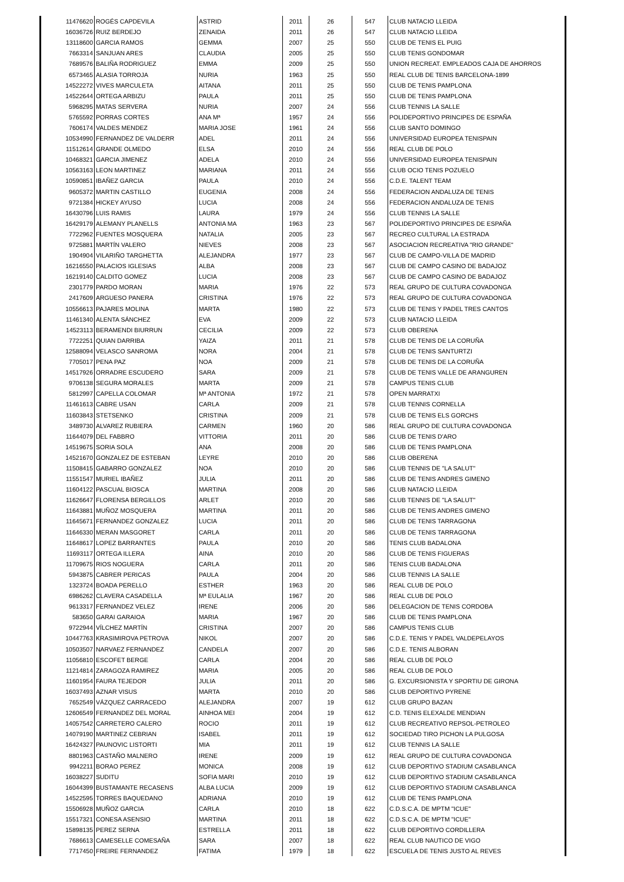| 11476620 | ROGÉS CAPDEVILA | ASTRID | 2011 | 26 | 547 | CLUB NATACIO LLEIDA |
| 16036726 | RUIZ BERDEJO | ZENAIDA | 2011 | 26 | 547 | CLUB NATACIO LLEIDA |
| 13118600 | GARCIA RAMOS | GEMMA | 2007 | 25 | 550 | CLUB DE TENIS EL PUIG |
| 7663314 | SANJUAN ARES | CLAUDIA | 2005 | 25 | 550 | CLUB TENIS GONDOMAR |
| 7689576 | BALIÑA RODRIGUEZ | EMMA | 2009 | 25 | 550 | UNION RECREAT. EMPLEADOS CAJA DE AHORROS |
| 6573465 | ALASIA TORROJA | NURIA | 1963 | 25 | 550 | REAL CLUB DE TENIS BARCELONA-1899 |
| 14522272 | VIVES MARCULETA | AITANA | 2011 | 25 | 550 | CLUB DE TENIS PAMPLONA |
| 14522644 | ORTEGA ARBIZU | PAULA | 2011 | 25 | 550 | CLUB DE TENIS PAMPLONA |
| 5968295 | MATAS SERVERA | NURIA | 2007 | 24 | 556 | CLUB TENNIS LA SALLE |
| 5765592 | PORRAS CORTES | ANA Mª | 1957 | 24 | 556 | POLIDEPORTIVO PRINCIPES DE ESPAÑA |
| 7606174 | VALDES MENDEZ | MARIA JOSE | 1961 | 24 | 556 | CLUB SANTO DOMINGO |
| 10534990 | FERNANDEZ DE VALDERR | ADEL | 2011 | 24 | 556 | UNIVERSIDAD EUROPEA TENISPAIN |
| 11512614 | GRANDE OLMEDO | ELSA | 2010 | 24 | 556 | REAL CLUB DE POLO |
| 10468321 | GARCIA JIMENEZ | ADELA | 2010 | 24 | 556 | UNIVERSIDAD EUROPEA TENISPAIN |
| 10563163 | LEON MARTINEZ | MARIANA | 2011 | 24 | 556 | CLUB OCIO TENIS POZUELO |
| 10590851 | IBAÑEZ GARCIA | PAULA | 2010 | 24 | 556 | C.D.E. TALENT TEAM |
| 9605372 | MARTIN CASTILLO | EUGENIA | 2008 | 24 | 556 | FEDERACION ANDALUZA DE TENIS |
| 9721384 | HICKEY AYUSO | LUCIA | 2008 | 24 | 556 | FEDERACION ANDALUZA DE TENIS |
| 16430796 | LUIS RAMIS | LAURA | 1979 | 24 | 556 | CLUB TENNIS LA SALLE |
| 16429179 | ALEMANY PLANELLS | ANTONIA MA | 1963 | 23 | 567 | POLIDEPORTIVO PRINCIPES DE ESPAÑA |
| 7722962 | FUENTES MOSQUERA | NATALIA | 2005 | 23 | 567 | RECREO CULTURAL LA ESTRADA |
| 9725881 | MARTÍN VALERO | NIEVES | 2008 | 23 | 567 | ASOCIACION RECREATIVA "RIO GRANDE" |
| 1904904 | VILARIÑO TARGHETTA | ALEJANDRA | 1977 | 23 | 567 | CLUB DE CAMPO-VILLA DE MADRID |
| 16216550 | PALACIOS IGLESIAS | ALBA | 2008 | 23 | 567 | CLUB DE CAMPO CASINO DE BADAJOZ |
| 16219140 | CALDITO GOMEZ | LUCIA | 2008 | 23 | 567 | CLUB DE CAMPO CASINO DE BADAJOZ |
| 2301779 | PARDO MORAN | MARIA | 1976 | 22 | 573 | REAL GRUPO DE CULTURA COVADONGA |
| 2417609 | ARGUESO PANERA | CRISTINA | 1976 | 22 | 573 | REAL GRUPO DE CULTURA COVADONGA |
| 10556613 | PAJARES MOLINA | MARTA | 1980 | 22 | 573 | CLUB DE TENIS Y PADEL TRES CANTOS |
| 11461340 | ALENTA SÁNCHEZ | EVA | 2009 | 22 | 573 | CLUB NATACIO LLEIDA |
| 14523113 | BERAMENDI BIURRUN | CECILIA | 2009 | 22 | 573 | CLUB OBERENA |
| 7722251 | QUIAN DARRIBA | YAIZA | 2011 | 21 | 578 | CLUB DE TENIS DE LA CORUÑA |
| 12588094 | VELASCO SANROMA | NORA | 2004 | 21 | 578 | CLUB DE TENIS SANTURTZI |
| 7705017 | PENA PAZ | NOA | 2009 | 21 | 578 | CLUB DE TENIS DE LA CORUÑA |
| 14517926 | ORRADRE ESCUDERO | SARA | 2009 | 21 | 578 | CLUB DE TENIS VALLE DE ARANGUREN |
| 9706138 | SEGURA MORALES | MARTA | 2009 | 21 | 578 | CAMPUS TENIS CLUB |
| 5812997 | CAPELLA COLOMAR | Mª ANTONIA | 1972 | 21 | 578 | OPEN MARRATXI |
| 11461613 | CABRE USAN | CARLA | 2009 | 21 | 578 | CLUB TENNIS CORNELLA |
| 11603843 | STETSENKO | CRISTINA | 2009 | 21 | 578 | CLUB DE TENIS ELS GORCHS |
| 3489730 | ALVAREZ RUBIERA | CARMEN | 1960 | 20 | 586 | REAL GRUPO DE CULTURA COVADONGA |
| 11644079 | DEL FABBRO | VITTORIA | 2011 | 20 | 586 | CLUB DE TENIS D'ARO |
| 14519675 | SORIA SOLA | ANA | 2008 | 20 | 586 | CLUB DE TENIS PAMPLONA |
| 14521670 | GONZALEZ DE ESTEBAN | LEYRE | 2010 | 20 | 586 | CLUB OBERENA |
| 11508415 | GABARRO GONZALEZ | NOA | 2010 | 20 | 586 | CLUB TENNIS DE "LA SALUT" |
| 11551547 | MURIEL IBAÑEZ | JULIA | 2011 | 20 | 586 | CLUB DE TENIS ANDRES GIMENO |
| 11604122 | PASCUAL BIOSCA | MARTINA | 2008 | 20 | 586 | CLUB NATACIO LLEIDA |
| 11626647 | FLORENSA BERGILLOS | ARLET | 2010 | 20 | 586 | CLUB TENNIS DE "LA SALUT" |
| 11643881 | MUÑOZ MOSQUERA | MARTINA | 2011 | 20 | 586 | CLUB DE TENIS ANDRES GIMENO |
| 11645671 | FERNANDEZ GONZALEZ | LUCIA | 2011 | 20 | 586 | CLUB DE TENIS TARRAGONA |
| 11646330 | MERAN MASGORET | CARLA | 2011 | 20 | 586 | CLUB DE TENIS TARRAGONA |
| 11648617 | LOPEZ BARRANTES | PAULA | 2010 | 20 | 586 | TENIS CLUB BADALONA |
| 11693117 | ORTEGA ILLERA | AINA | 2010 | 20 | 586 | CLUB DE TENIS FIGUERAS |
| 11709675 | RIOS NOGUERA | CARLA | 2011 | 20 | 586 | TENIS CLUB BADALONA |
| 5943875 | CABRER PERICAS | PAULA | 2004 | 20 | 586 | CLUB TENNIS LA SALLE |
| 1323724 | BOADA PERELLO | ESTHER | 1963 | 20 | 586 | REAL CLUB DE POLO |
| 6986262 | CLAVERA CASADELLA | Mª EULALIA | 1967 | 20 | 586 | REAL CLUB DE POLO |
| 9613317 | FERNANDEZ VELEZ | IRENE | 2006 | 20 | 586 | DELEGACION DE TENIS CORDOBA |
| 583650 | GARAI GARAIOA | MARIA | 1967 | 20 | 586 | CLUB DE TENIS PAMPLONA |
| 9722944 | VÍLCHEZ MARTÍN | CRISTINA | 2007 | 20 | 586 | CAMPUS TENIS CLUB |
| 10447763 | KRASIMIROVA PETROVA | NIKOL | 2007 | 20 | 586 | C.D.E. TENIS Y PADEL VALDEPELAYOS |
| 10503507 | NARVAEZ FERNANDEZ | CANDELA | 2007 | 20 | 586 | C.D.E. TENIS ALBORAN |
| 11056810 | ESCOFET BERGE | CARLA | 2004 | 20 | 586 | REAL CLUB DE POLO |
| 11214814 | ZARAGOZA RAMIREZ | MARIA | 2005 | 20 | 586 | REAL CLUB DE POLO |
| 11601954 | FAURA TEJEDOR | JULIA | 2011 | 20 | 586 | G. EXCURSIONISTA Y SPORTIU DE GIRONA |
| 16037493 | AZNAR VISUS | MARTA | 2010 | 20 | 586 | CLUB DEPORTIVO PYRENE |
| 7652549 | VÁZQUEZ CARRACEDO | ALEJANDRA | 2007 | 19 | 612 | CLUB GRUPO BAZAN |
| 12606549 | FERNANDEZ DEL MORAL | AINHOA MEI | 2004 | 19 | 612 | C.D. TENIS ELEXALDE MENDIAN |
| 14057542 | CARRETERO CALERO | ROCIO | 2011 | 19 | 612 | CLUB RECREATIVO REPSOL-PETROLEO |
| 14079190 | MARTINEZ CEBRIAN | ISABEL | 2011 | 19 | 612 | SOCIEDAD TIRO PICHON LA PULGOSA |
| 16424327 | PAUNOVIC LISTORTI | MIA | 2011 | 19 | 612 | CLUB TENNIS LA SALLE |
| 8801963 | CASTAÑO MALNERO | IRENE | 2009 | 19 | 612 | REAL GRUPO DE CULTURA COVADONGA |
| 9942211 | BORAO PEREZ | MONICA | 2008 | 19 | 612 | CLUB DEPORTIVO STADIUM CASABLANCA |
| 16038227 | SUDITU | SOFIA MARI | 2010 | 19 | 612 | CLUB DEPORTIVO STADIUM CASABLANCA |
| 16044399 | BUSTAMANTE RECASENS | ALBA LUCIA | 2009 | 19 | 612 | CLUB DEPORTIVO STADIUM CASABLANCA |
| 14522595 | TORRES BAQUEDANO | ADRIANA | 2010 | 19 | 612 | CLUB DE TENIS PAMPLONA |
| 15506928 | MUÑOZ GARCIA | CARLA | 2010 | 18 | 622 | C.D.S.C.A. DE MPTM "ICUE" |
| 15517321 | CONESA ASENSIO | MARTINA | 2011 | 18 | 622 | C.D.S.C.A. DE MPTM "ICUE" |
| 15898135 | PEREZ SERNA | ESTRELLA | 2011 | 18 | 622 | CLUB DEPORTIVO CORDILLERA |
| 7686613 | CAMESELLE COMESAÑA | SARA | 2007 | 18 | 622 | REAL CLUB NAUTICO DE VIGO |
| 7717450 | FREIRE FERNANDEZ | FATIMA | 1979 | 18 | 622 | ESCUELA DE TENIS JUSTO AL REVES |